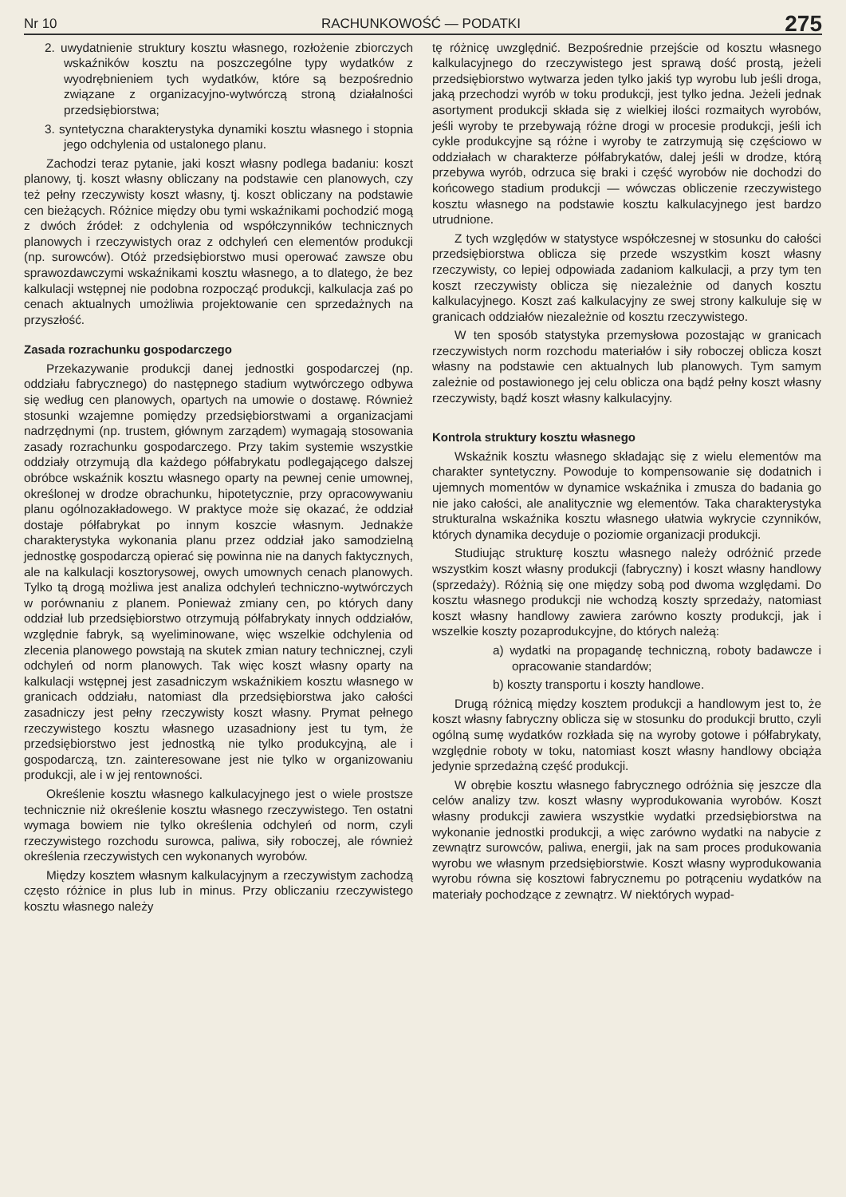Nr 10 RACHUNKOWOŚĆ — PODATKI 275
2. uwydatnienie struktury kosztu własnego, rozłożenie zbiorczych wskaźników kosztu na poszczególne typy wydatków z wyodrębnieniem tych wydatków, które są bezpośrednio związane z organizacyjno-wytwórczą stroną działalności przedsiębiorstwa;
3. syntetyczna charakterystyka dynamiki kosztu własnego i stopnia jego odchylenia od ustalonego planu.
Zachodzi teraz pytanie, jaki koszt własny podlega badaniu: koszt planowy, tj. koszt własny obliczany na podstawie cen planowych, czy też pełny rzeczywisty koszt własny, tj. koszt obliczany na podstawie cen bieżących. Różnice między obu tymi wskaźnikami pochodzić mogą z dwóch źródeł: z odchylenia od współczynników technicznych planowych i rzeczywistych oraz z odchyleń cen elementów produkcji (np. surowców). Otóż przedsiębiorstwo musi operować zawsze obu sprawozdawczymi wskaźnikami kosztu własnego, a to dlatego, że bez kalkulacji wstępnej nie podobna rozpocząć produkcji, kalkulacja zaś po cenach aktualnych umożliwia projektowanie cen sprzedażnych na przyszłość.
Zasada rozrachunku gospodarczego
Przekazywanie produkcji danej jednostki gospodarczej (np. oddziału fabrycznego) do następnego stadium wytwórczego odbywa się według cen planowych, opartych na umowie o dostawę. Również stosunki wzajemne pomiędzy przedsiębiorstwami a organizacjami nadrzędnymi (np. trustem, głównym zarządem) wymagają stosowania zasady rozrachunku gospodarczego. Przy takim systemie wszystkie oddziały otrzymują dla każdego półfabrykatu podlegającego dalszej obróbce wskaźnik kosztu własnego oparty na pewnej cenie umownej, określonej w drodze obrachunku, hipotetycznie, przy opracowywaniu planu ogólnozakładowego. W praktyce może się okazać, że oddział dostaje półfabrykat po innym koszcie własnym. Jednakże charakterystyka wykonania planu przez oddział jako samodzielną jednostkę gospodarczą opierać się powinna nie na danych faktycznych, ale na kalkulacji kosztorysowej, owych umownych cenach planowych. Tylko tą drogą możliwa jest analiza odchyleń techniczno-wytwórczych w porównaniu z planem. Ponieważ zmiany cen, po których dany oddział lub przedsiębiorstwo otrzymują półfabrykaty innych oddziałów, względnie fabryk, są wyeliminowane, więc wszelkie odchylenia od zlecenia planowego powstają na skutek zmian natury technicznej, czyli odchyleń od norm planowych. Tak więc koszt własny oparty na kalkulacji wstępnej jest zasadniczym wskaźnikiem kosztu własnego w granicach oddziału, natomiast dla przedsiębiorstwa jako całości zasadniczy jest pełny rzeczywisty koszt własny. Prymat pełnego rzeczywistego kosztu własnego uzasadniony jest tu tym, że przedsiębiorstwo jest jednostką nie tylko produkcyjną, ale i gospodarczą, tzn. zainteresowane jest nie tylko w organizowaniu produkcji, ale i w jej rentowności.
Określenie kosztu własnego kalkulacyjnego jest o wiele prostsze technicznie niż określenie kosztu własnego rzeczywistego. Ten ostatni wymaga bowiem nie tylko określenia odchyleń od norm, czyli rzeczywistego rozchodu surowca, paliwa, siły roboczej, ale również określenia rzeczywistych cen wykonanych wyrobów.
Między kosztem własnym kalkulacyjnym a rzeczywistym zachodzą często różnice in plus lub in minus. Przy obliczaniu rzeczywistego kosztu własnego należy
tę różnicę uwzględnić. Bezpośrednie przejście od kosztu własnego kalkulacyjnego do rzeczywistego jest sprawą dość prostą, jeżeli przedsiębiorstwo wytwarza jeden tylko jakiś typ wyrobu lub jeśli droga, jaką przechodzi wyrób w toku produkcji, jest tylko jedna. Jeżeli jednak asortyment produkcji składa się z wielkiej ilości rozmaitych wyrobów, jeśli wyroby te przebywają różne drogi w procesie produkcji, jeśli ich cykle produkcyjne są różne i wyroby te zatrzymują się częściowo w oddziałach w charakterze półfabrykatów, dalej jeśli w drodze, którą przebywa wyrób, odrzuca się braki i część wyrobów nie dochodzi do końcowego stadium produkcji — wówczas obliczenie rzeczywistego kosztu własnego na podstawie kosztu kalkulacyjnego jest bardzo utrudnione.
Z tych względów w statystyce współczesnej w stosunku do całości przedsiębiorstwa oblicza się przede wszystkim koszt własny rzeczywisty, co lepiej odpowiada zadaniom kalkulacji, a przy tym ten koszt rzeczywisty oblicza się niezależnie od danych kosztu kalkulacyjnego. Koszt zaś kalkulacyjny ze swej strony kalkuluje się w granicach oddziałów niezależnie od kosztu rzeczywistego.
W ten sposób statystyka przemysłowa pozostając w granicach rzeczywistych norm rozchodu materiałów i siły roboczej oblicza koszt własny na podstawie cen aktualnych lub planowych. Tym samym zależnie od postawionego jej celu oblicza ona bądź pełny koszt własny rzeczywisty, bądź koszt własny kalkulacyjny.
Kontrola struktury kosztu własnego
Wskaźnik kosztu własnego składając się z wielu elementów ma charakter syntetyczny. Powoduje to kompensowanie się dodatnich i ujemnych momentów w dynamice wskaźnika i zmusza do badania go nie jako całości, ale analitycznie wg elementów. Taka charakterystyka strukturalna wskaźnika kosztu własnego ułatwia wykrycie czynników, których dynamika decyduje o poziomie organizacji produkcji.
Studiując strukturę kosztu własnego należy odróżnić przede wszystkim koszt własny produkcji (fabryczny) i koszt własny handlowy (sprzedaży). Różnią się one między sobą pod dwoma względami. Do kosztu własnego produkcji nie wchodzą koszty sprzedaży, natomiast koszt własny handlowy zawiera zarówno koszty produkcji, jak i wszelkie koszty pozaprodukcyjne, do których należą:
a) wydatki na propagandę techniczną, roboty badawcze i opracowanie standardów;
b) koszty transportu i koszty handlowe.
Drugą różnicą między kosztem produkcji a handlowym jest to, że koszt własny fabryczny oblicza się w stosunku do produkcji brutto, czyli ogólną sumę wydatków rozkłada się na wyroby gotowe i półfabrykaty, względnie roboty w toku, natomiast koszt własny handlowy obciąża jedynie sprzedażną część produkcji.
W obrębie kosztu własnego fabrycznego odróżnia się jeszcze dla celów analizy tzw. koszt własny wyprodukowania wyrobów. Koszt własny produkcji zawiera wszystkie wydatki przedsiębiorstwa na wykonanie jednostki produkcji, a więc zarówno wydatki na nabycie z zewnątrz surowców, paliwa, energii, jak na sam proces produkowania wyrobu we własnym przedsiębiorstwie. Koszt własny wyprodukowania wyrobu równa się kosztowi fabrycznemu po potrąceniu wydatków na materiały pochodzące z zewnątrz. W niektórych wypad-